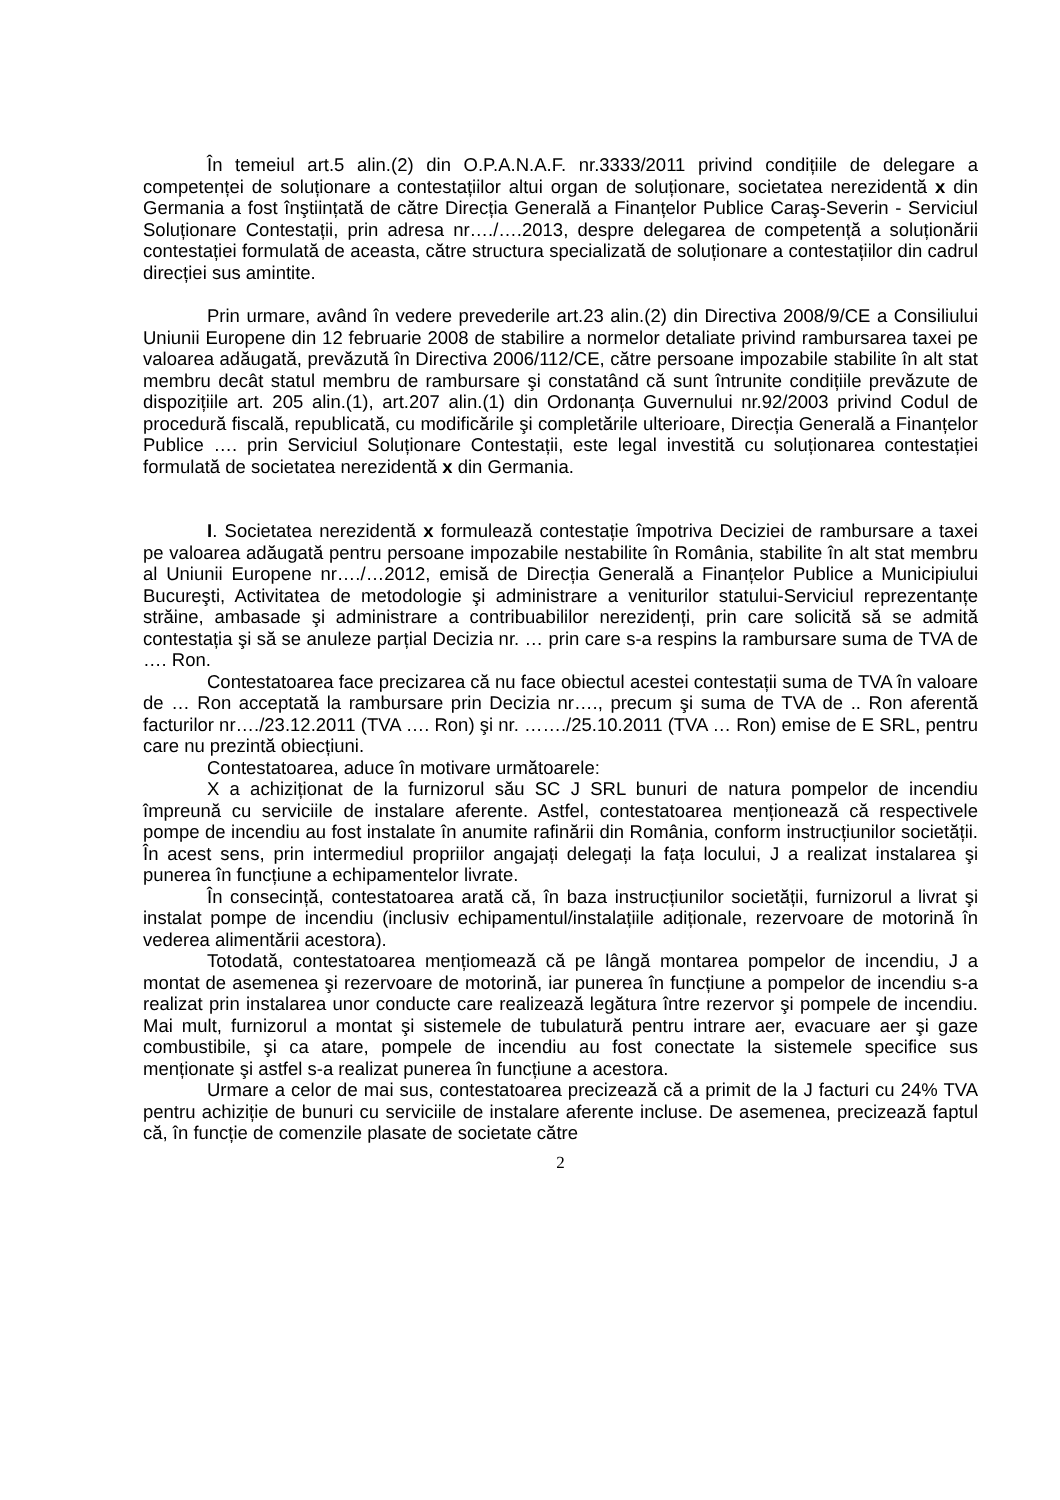În temeiul art.5 alin.(2) din O.P.A.N.A.F. nr.3333/2011 privind condițiile de delegare a competenței de soluționare a contestațiilor altui organ de soluționare, societatea nerezidentă x din Germania a fost înştiințată de către Direcția Generală a Finanțelor Publice Caraş-Severin - Serviciul Soluționare Contestații, prin adresa nr…./….2013, despre delegarea de competență a soluționării contestației formulată de aceasta, către structura specializată de soluționare a contestațiilor din cadrul direcției sus amintite.
Prin urmare, având în vedere prevederile art.23 alin.(2) din Directiva 2008/9/CE a Consiliului Uniunii Europene din 12 februarie 2008 de stabilire a normelor detaliate privind rambursarea taxei pe valoarea adăugată, prevăzută în Directiva 2006/112/CE, către persoane impozabile stabilite în alt stat membru decât statul membru de rambursare şi constatând că sunt întrunite condițiile prevăzute de dispozițiile art. 205 alin.(1), art.207 alin.(1) din Ordonanța Guvernului nr.92/2003 privind Codul de procedură fiscală, republicată, cu modificările şi completările ulterioare, Direcția Generală a Finanțelor Publice …. prin Serviciul Soluționare Contestații, este legal investită cu soluționarea contestației formulată de societatea nerezidentă x din Germania.
I. Societatea nerezidentă x formulează contestație împotriva Deciziei de rambursare a taxei pe valoarea adăugată pentru persoane impozabile nestabilite în România, stabilite în alt stat membru al Uniunii Europene nr…./…2012, emisă de Direcția Generală a Finanțelor Publice a Municipiului Bucureşti, Activitatea de metodologie şi administrare a veniturilor statului-Serviciul reprezentanțe străine, ambasade şi administrare a contribuabililor nerezidenți, prin care solicită să se admită contestația şi să se anuleze parțial Decizia nr. … prin care s-a respins la rambursare suma de TVA de …. Ron.
Contestatoarea face precizarea că nu face obiectul acestei contestații suma de TVA în valoare de … Ron acceptată la rambursare prin Decizia nr…., precum şi suma de TVA de .. Ron aferentă facturilor nr…./23.12.2011 (TVA …. Ron) şi nr. ……./25.10.2011 (TVA … Ron) emise de E SRL, pentru care nu prezintă obiecțiuni.
Contestatoarea, aduce în motivare următoarele:
X a achiziționat de la furnizorul său SC J SRL bunuri de natura pompelor de incendiu împreună cu serviciile de instalare aferente. Astfel, contestatoarea menționează că respectivele pompe de incendiu au fost instalate în anumite rafinării din România, conform instrucțiunilor societății. În acest sens, prin intermediul propriilor angajați delegați la fața locului, J a realizat instalarea şi punerea în funcțiune a echipamentelor livrate.
În consecință, contestatoarea arată că, în baza instrucțiunilor societății, furnizorul a livrat şi instalat pompe de incendiu (inclusiv echipamentul/instalațiile adiționale, rezervoare de motorină în vederea alimentării acestora).
Totodată, contestatoarea mențiomează că pe lângă montarea pompelor de incendiu, J a montat de asemenea şi rezervoare de motorină, iar punerea în funcțiune a pompelor de incendiu s-a realizat prin instalarea unor conducte care realizează legătura între rezervor şi pompele de incendiu. Mai mult, furnizorul a montat şi sistemele de tubulatură pentru intrare aer, evacuare aer şi gaze combustibile, şi ca atare, pompele de incendiu au fost conectate la sistemele specifice sus menționate şi astfel s-a realizat punerea în funcțiune a acestora.
Urmare a celor de mai sus, contestatoarea precizează că a primit de la J facturi cu 24% TVA pentru achiziție de bunuri cu serviciile de instalare aferente incluse. De asemenea, precizează faptul că, în funcție de comenzile plasate de societate către
2